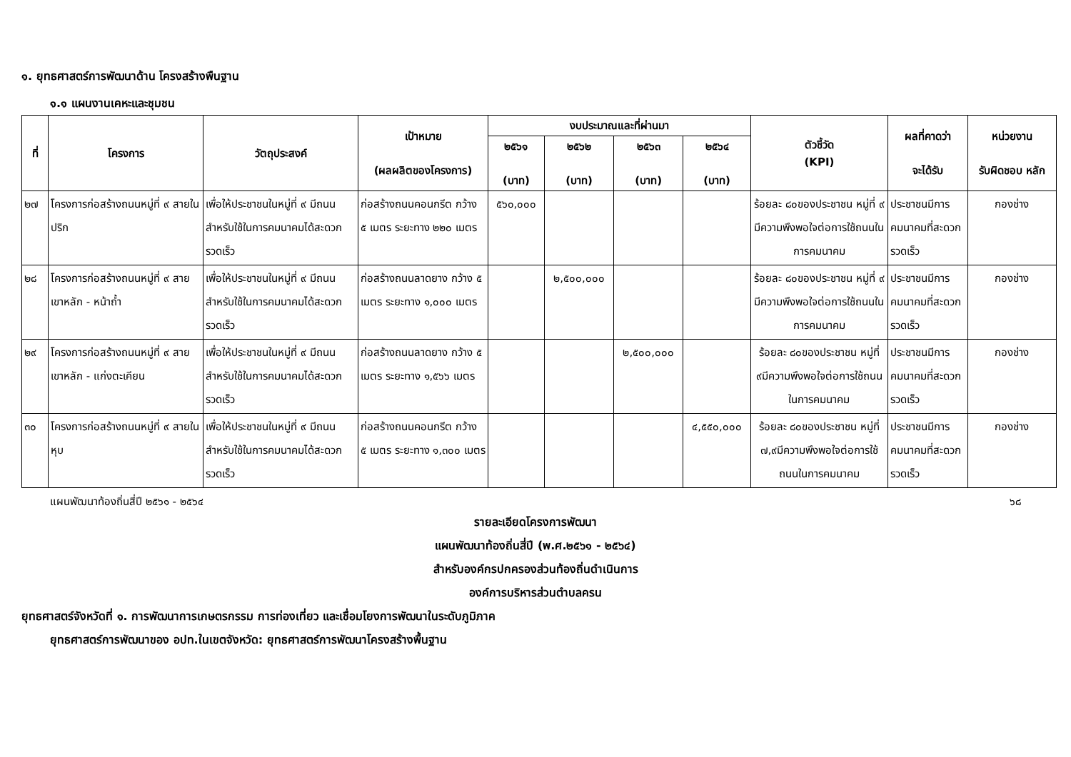๑. ยุทธศาสตร์การพัฒนาด้าน โครงสร้างพืนฐาน
๑.๑ แผนงานเคหะและชุมชน
| ที่ | โครงการ | วัตถุประสงค์ | เป้าหมาย (ผลผลิตของโครงการ) | งบประมาณและที่ผ่านมา | | | | ตัวชี้วัด (KPI) | ผลที่คาดว่า จะได้รับ | หน่วยงาน รับผิดชอบ หลัก |
| --- | --- | --- | --- | --- | --- | --- | --- | --- | --- | --- |
| | | | | ๒๕๖๑ (บาท) | ๒๕๖๒ (บาท) | ๒๕๖๓ (บาท) | ๒๕๖๔ (บาท) | | | |
| ๒๗ | โครงการก่อสร้างถนนหมู่ที่ ๙ สายในปริก | เพื่อให้ประชาชนในหมู่ที่ ๙ มีถนนสำหรับใช้ในการคมนาคมได้สะดวกรวดเร็ว | ก่อสร้างถนนคอนกรีต กว้าง ๕ เมตร ระยะทาง ๒๒๐ เมตร | ๕๖๐,๐๐๐ | | | | ร้อยละ ๘๐ของประชาชน หมู่ที่ ๙ มีความพึงพอใจต่อการใช้ถนนในการคมนาคม | ประชาชนมีการคมนาคมที่สะดวกรวดเร็ว | กองช่าง |
| ๒๘ | โครงการก่อสร้างถนนหมู่ที่ ๙ สายเขาหลัก - หน้าถ้ำ | เพื่อให้ประชาชนในหมู่ที่ ๙ มีถนนสำหรับใช้ในการคมนาคมได้สะดวกรวดเร็ว | ก่อสร้างถนนลาดยาง กว้าง ๕ เมตร ระยะทาง ๑,๐๐๐ เมตร | | ๒,๕๐๐,๐๐๐ | | | ร้อยละ ๘๐ของประชาชน หมู่ที่ ๙ มีความพึงพอใจต่อการใช้ถนนในการคมนาคม | ประชาชนมีการคมนาคมที่สะดวกรวดเร็ว | กองช่าง |
| ๒๙ | โครงการก่อสร้างถนนหมู่ที่ ๙ สายเขาหลัก - แก่งตะเคียน | เพื่อให้ประชาชนในหมู่ที่ ๙ มีถนนสำหรับใช้ในการคมนาคมได้สะดวกรวดเร็ว | ก่อสร้างถนนลาดยาง กว้าง ๕ เมตร ระยะทาง ๑,๕๖๖ เมตร | | | ๒,๕๐๐,๐๐๐ | | ร้อยละ ๘๐ของประชาชน หมู่ที่ ๙มีความพึงพอใจต่อการใช้ถนนในการคมนาคม | ประชาชนมีการคมนาคมที่สะดวกรวดเร็ว | กองช่าง |
| ๓๐ | โครงการก่อสร้างถนนหมู่ที่ ๙ สายในหุบ | เพื่อให้ประชาชนในหมู่ที่ ๙ มีถนนสำหรับใช้ในการคมนาคมได้สะดวกรวดเร็ว | ก่อสร้างถนนคอนกรีต กว้าง ๕ เมตร ระยะทาง ๑,๓๐๐ เมตร | | | | ๔,๕๕๐,๐๐๐ | ร้อยละ ๘๐ของประชาชน หมู่ที่ ๗,๙มีความพึงพอใจต่อการใช้ถนนในการคมนาคม | ประชาชนมีการคมนาคมที่สะดวกรวดเร็ว | กองช่าง |
แผนพัฒนาท้องถิ่นสี่ปี ๒๕๖๑ - ๒๕๖๔ ๖๘
รายละเอียดโครงการพัฒนา
แผนพัฒนาท้องถิ่นสี่ปี (พ.ศ.๒๕๖๑ - ๒๕๖๔)
สำหรับองค์กรปกครองส่วนท้องถิ่นดำเนินการ
องค์การบริหารส่วนตำบลครน
ยุทธศาสตร์จังหวัดที่ ๑. การพัฒนาการเกษตรกรรม การท่องเที่ยว และเชื่อมโยงการพัฒนาในระดับภูมิภาค
ยุทธศาสตร์การพัฒนาของ อปท.ในเขตจังหวัด: ยุทธศาสตร์การพัฒนาโครงสร้างพื้นฐาน